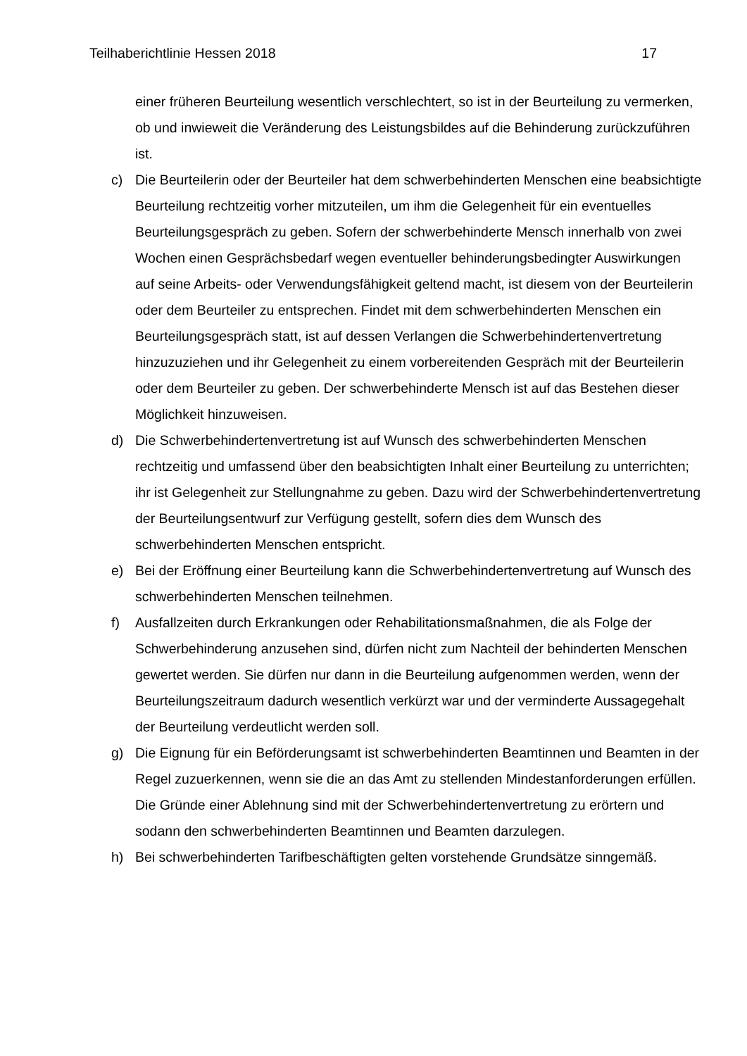Teilhaberichtlinie Hessen 2018 17
einer früheren Beurteilung wesentlich verschlechtert, so ist in der Beurteilung zu vermerken, ob und inwieweit die Veränderung des Leistungsbildes auf die Behinderung zurückzuführen ist.
c) Die Beurteilerin oder der Beurteiler hat dem schwerbehinderten Menschen eine beabsichtigte Beurteilung rechtzeitig vorher mitzuteilen, um ihm die Gelegenheit für ein eventuelles Beurteilungsgespräch zu geben. Sofern der schwerbehinderte Mensch innerhalb von zwei Wochen einen Gesprächsbedarf wegen eventueller behinderungsbedingter Auswirkungen auf seine Arbeits- oder Verwendungsfähigkeit geltend macht, ist diesem von der Beurteilerin oder dem Beurteiler zu entsprechen. Findet mit dem schwerbehinderten Menschen ein Beurteilungsgespräch statt, ist auf dessen Verlangen die Schwerbehindertenvertretung hinzuzuziehen und ihr Gelegenheit zu einem vorbereitenden Gespräch mit der Beurteilerin oder dem Beurteiler zu geben. Der schwerbehinderte Mensch ist auf das Bestehen dieser Möglichkeit hinzuweisen.
d) Die Schwerbehindertenvertretung ist auf Wunsch des schwerbehinderten Menschen rechtzeitig und umfassend über den beabsichtigten Inhalt einer Beurteilung zu unterrichten; ihr ist Gelegenheit zur Stellungnahme zu geben. Dazu wird der Schwerbehindertenvertretung der Beurteilungsentwurf zur Verfügung gestellt, sofern dies dem Wunsch des schwerbehinderten Menschen entspricht.
e) Bei der Eröffnung einer Beurteilung kann die Schwerbehindertenvertretung auf Wunsch des schwerbehinderten Menschen teilnehmen.
f) Ausfallzeiten durch Erkrankungen oder Rehabilitationsmaßnahmen, die als Folge der Schwerbehinderung anzusehen sind, dürfen nicht zum Nachteil der behinderten Menschen gewertet werden. Sie dürfen nur dann in die Beurteilung aufgenommen werden, wenn der Beurteilungszeitraum dadurch wesentlich verkürzt war und der verminderte Aussagegehalt der Beurteilung verdeutlicht werden soll.
g) Die Eignung für ein Beförderungsamt ist schwerbehinderten Beamtinnen und Beamten in der Regel zuzuerkennen, wenn sie die an das Amt zu stellenden Mindestanforderungen erfüllen. Die Gründe einer Ablehnung sind mit der Schwerbehindertenvertretung zu erörtern und sodann den schwerbehinderten Beamtinnen und Beamten darzulegen.
h) Bei schwerbehinderten Tarifbeschäftigten gelten vorstehende Grundsätze sinngemäß.